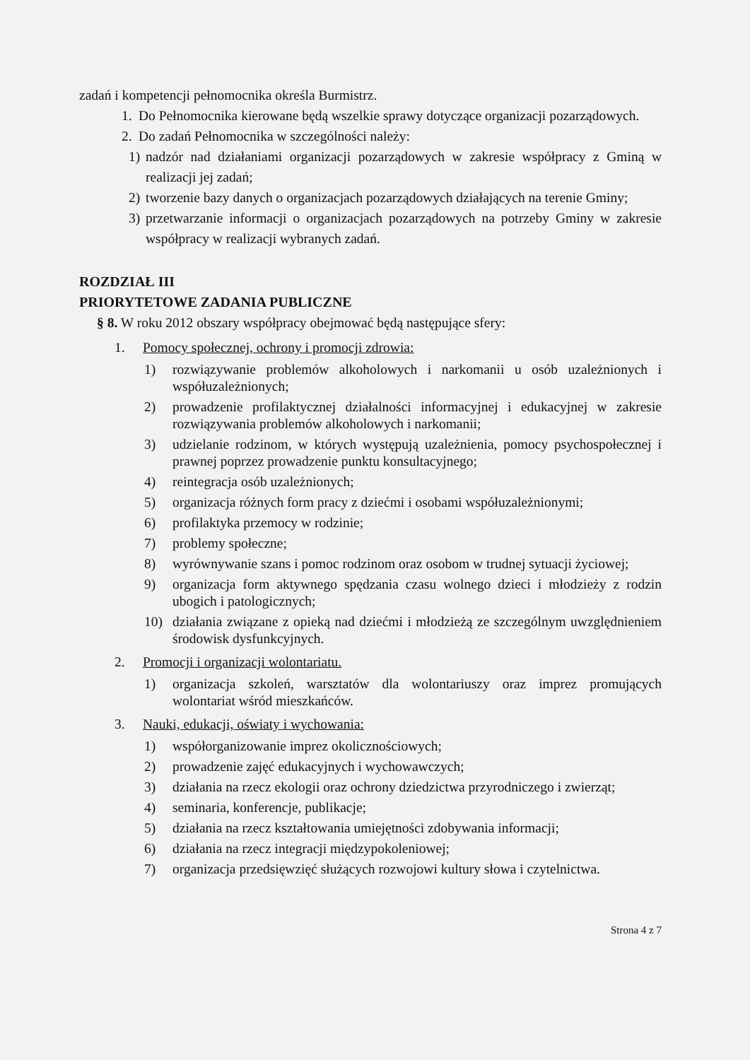zadań i kompetencji pełnomocnika określa Burmistrz.
1. Do Pełnomocnika kierowane będą wszelkie sprawy dotyczące organizacji pozarządowych.
2. Do zadań Pełnomocnika w szczególności należy:
1) nadzór nad działaniami organizacji pozarządowych w zakresie współpracy z Gminą w realizacji jej zadań;
2) tworzenie bazy danych o organizacjach pozarządowych działających na terenie Gminy;
3) przetwarzanie informacji o organizacjach pozarządowych na potrzeby Gminy w zakresie współpracy w realizacji wybranych zadań.
ROZDZIAŁ III
PRIORYTETOWE ZADANIA PUBLICZNE
§ 8. W roku 2012 obszary współpracy obejmować będą następujące sfery:
1. Pomocy społecznej, ochrony i promocji zdrowia:
1) rozwiązywanie problemów alkoholowych i narkomanii u osób uzależnionych i współuzależnionych;
2) prowadzenie profilaktycznej działalności informacyjnej i edukacyjnej w zakresie rozwiązywania problemów alkoholowych i narkomanii;
3) udzielanie rodzinom, w których występują uzależnienia, pomocy psychospołecznej i prawnej poprzez prowadzenie punktu konsultacyjnego;
4) reintegracja osób uzależnionych;
5) organizacja różnych form pracy z dziećmi i osobami współuzależnionymi;
6) profilaktyka przemocy w rodzinie;
7) problemy społeczne;
8) wyrównywanie szans i pomoc rodzinom oraz osobom w trudnej sytuacji życiowej;
9) organizacja form aktywnego spędzania czasu wolnego dzieci i młodzieży z rodzin ubogich i patologicznych;
10) działania związane z opieką nad dziećmi i młodzieżą ze szczególnym uwzględnieniem środowisk dysfunkcyjnych.
2. Promocji i organizacji wolontariatu.
1) organizacja szkoleń, warsztatów dla wolontariuszy oraz imprez promujących wolontariat wśród mieszkańców.
3. Nauki, edukacji, oświaty i wychowania:
1) współorganizowanie imprez okolicznościowych;
2) prowadzenie zajęć edukacyjnych i wychowawczych;
3) działania na rzecz ekologii oraz ochrony dziedzictwa przyrodniczego i zwierząt;
4) seminaria, konferencje, publikacje;
5) działania na rzecz kształtowania umiejętności zdobywania informacji;
6) działania na rzecz integracji międzypokoleniowej;
7) organizacja przedsięwzięć służących rozwojowi kultury słowa i czytelnictwa.
Strona 4 z 7